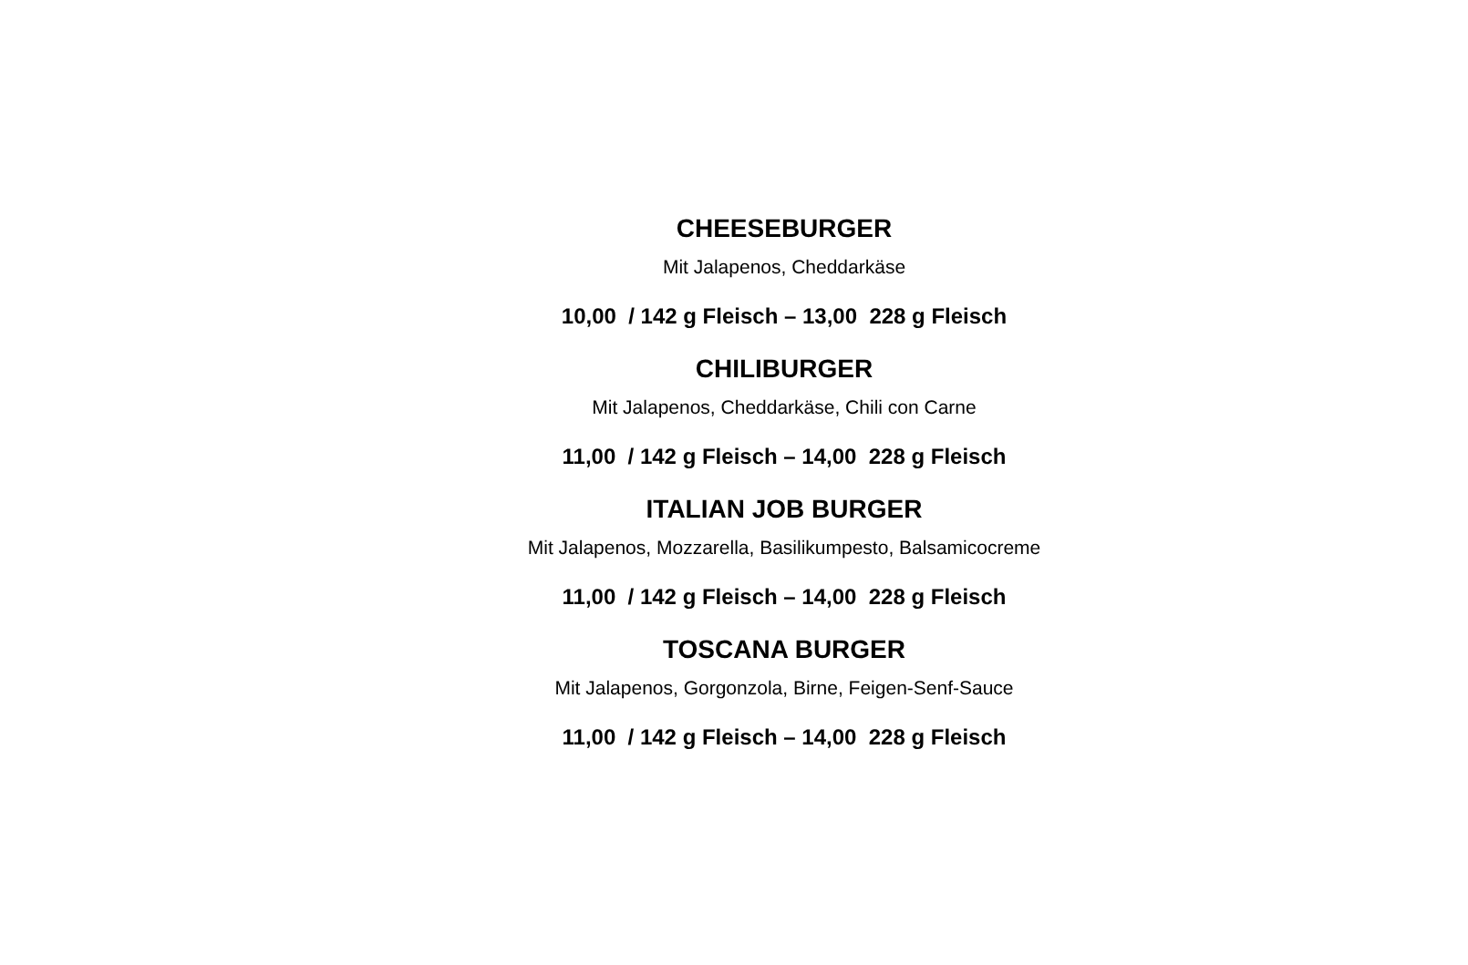CHEESEBURGER
Mit Jalapenos, Cheddarkäse
10,00 / 142 g Fleisch – 13,00 228 g Fleisch
CHILIBURGER
Mit Jalapenos, Cheddarkäse, Chili con Carne
11,00 / 142 g Fleisch – 14,00 228 g Fleisch
ITALIAN JOB BURGER
Mit Jalapenos, Mozzarella, Basilikumpesto, Balsamicocreme
11,00 / 142 g Fleisch – 14,00 228 g Fleisch
TOSCANA BURGER
Mit Jalapenos, Gorgonzola, Birne, Feigen-Senf-Sauce
11,00 / 142 g Fleisch – 14,00 228 g Fleisch